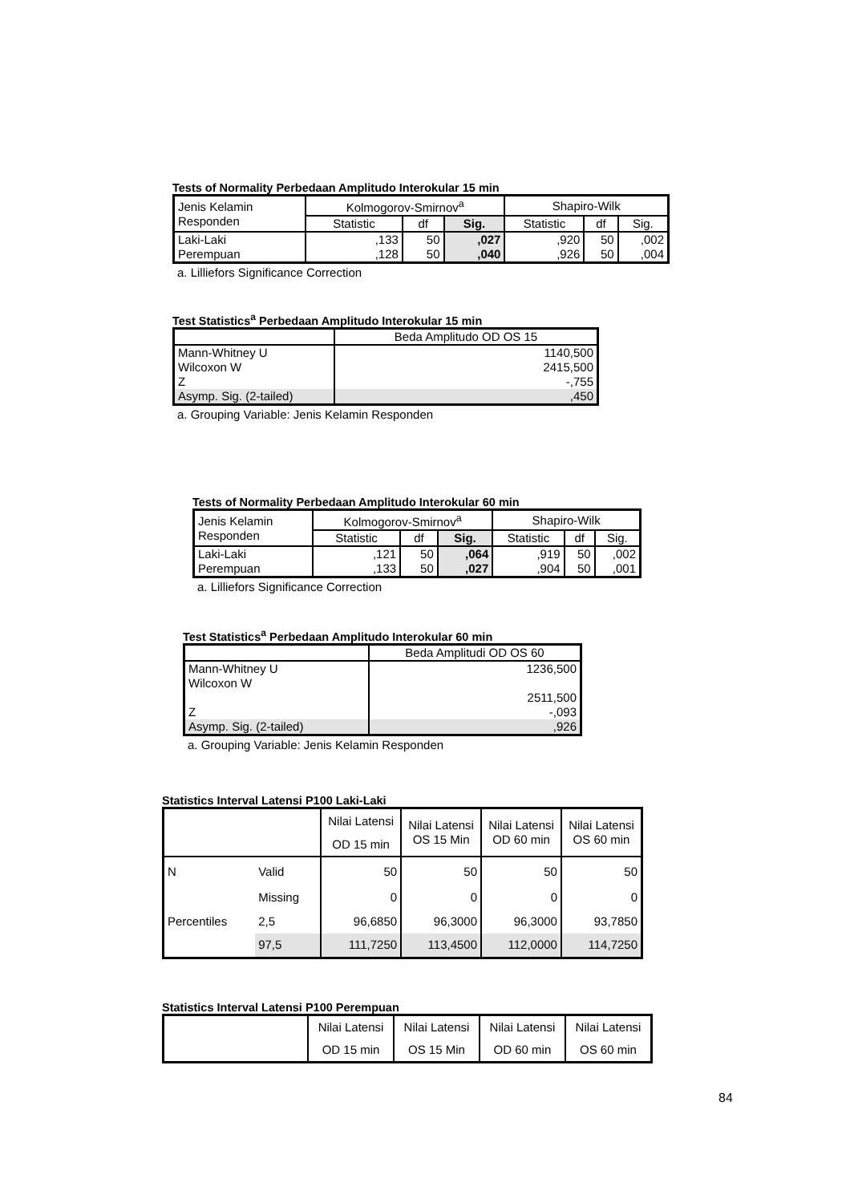Tests of Normality Perbedaan Amplitudo Interokular 15 min
| Jenis Kelamin Responden | Kolmogorov-Smirnov<sup>a</sup> | | | Shapiro-Wilk | | |
| --- | --- | --- | --- | --- | --- | --- |
| | Statistic | df | Sig. | Statistic | df | Sig. |
| Laki-Laki Perempuan | ,133 ,128 | 50 50 | ,027 ,040 | ,920 ,926 | 50 50 | ,002 ,004 |
a. Lilliefors Significance Correction
Test Statistics<sup>a</sup> Perbedaan Amplitudo Interokular 15 min
| | Beda Amplitudo OD OS 15 |
| Mann-Whitney U Wilcoxon W Z | 1140,500 2415,500 -,755 |
| Asymp. Sig. (2-tailed) | ,450 |
a. Grouping Variable: Jenis Kelamin Responden
Tests of Normality Perbedaan Amplitudo Interokular 60 min
| Jenis Kelamin Responden | Kolmogorov-Smirnov<sup>a</sup> | | | Shapiro-Wilk | | |
| --- | --- | --- | --- | --- | --- | --- |
| | Statistic | df | Sig. | Statistic | df | Sig. |
| Laki-Laki Perempuan | ,121 ,133 | 50 50 | ,064 ,027 | ,919 ,904 | 50 50 | ,002 ,001 |
a. Lilliefors Significance Correction
Test Statistics<sup>a</sup> Perbedaan Amplitudo Interokular 60 min
| | Beda Amplitudi OD OS 60 |
| Mann-Whitney U Wilcoxon W Z | 1236,500 2511,500 -,093 |
| Asymp. Sig. (2-tailed) | ,926 |
a. Grouping Variable: Jenis Kelamin Responden
Statistics Interval Latensi P100 Laki-Laki
| | | Nilai Latensi OD 15 min | Nilai Latensi OS 15 Min | Nilai Latensi OD 60 min | Nilai Latensi OS 60 min |
| N | Valid | 50 | 50 | 50 | 50 |
| | Missing | 0 | 0 | 0 | 0 |
| Percentiles | 2,5 | 96,6850 | 96,3000 | 96,3000 | 93,7850 |
| | 97,5 | 111,7250 | 113,4500 | 112,0000 | 114,7250 |
Statistics Interval Latensi P100 Perempuan
| | Nilai Latensi OD 15 min | Nilai Latensi OS 15 Min | Nilai Latensi OD 60 min | Nilai Latensi OS 60 min |
84